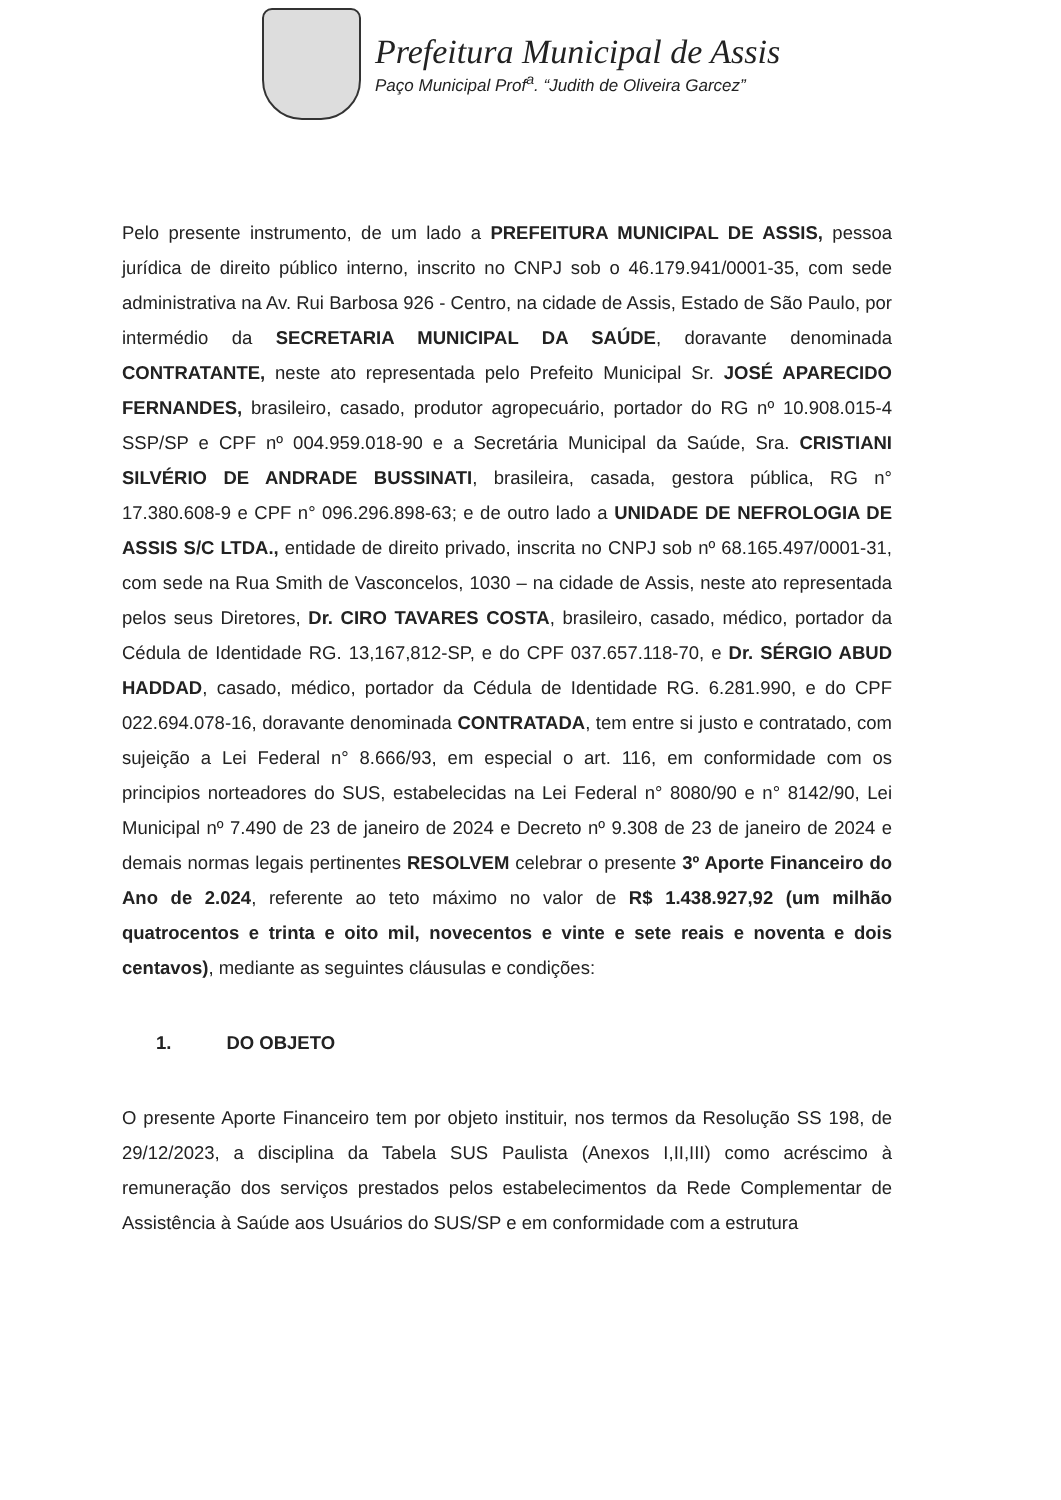Prefeitura Municipal de Assis
Paço Municipal Prof<sup>a</sup>. “Judith de Oliveira Garcez”
Pelo presente instrumento, de um lado a PREFEITURA MUNICIPAL DE ASSIS, pessoa jurídica de direito público interno, inscrito no CNPJ sob o 46.179.941/0001-35, com sede administrativa na Av. Rui Barbosa 926 - Centro, na cidade de Assis, Estado de São Paulo, por intermédio da SECRETARIA MUNICIPAL DA SAÚDE, doravante denominada CONTRATANTE, neste ato representada pelo Prefeito Municipal Sr. JOSÉ APARECIDO FERNANDES, brasileiro, casado, produtor agropecuário, portador do RG nº 10.908.015-4 SSP/SP e CPF nº 004.959.018-90 e a Secretária Municipal da Saúde, Sra. CRISTIANI SILVÉRIO DE ANDRADE BUSSINATI, brasileira, casada, gestora pública, RG n° 17.380.608-9 e CPF n° 096.296.898-63; e de outro lado a UNIDADE DE NEFROLOGIA DE ASSIS S/C LTDA., entidade de direito privado, inscrita no CNPJ sob nº 68.165.497/0001-31, com sede na Rua Smith de Vasconcelos, 1030 – na cidade de Assis, neste ato representada pelos seus Diretores, Dr. CIRO TAVARES COSTA, brasileiro, casado, médico, portador da Cédula de Identidade RG. 13,167,812-SP, e do CPF 037.657.118-70, e Dr. SÉRGIO ABUD HADDAD, casado, médico, portador da Cédula de Identidade RG. 6.281.990, e do CPF 022.694.078-16, doravante denominada CONTRATADA, tem entre si justo e contratado, com sujeição a Lei Federal n° 8.666/93, em especial o art. 116, em conformidade com os principios norteadores do SUS, estabelecidas na Lei Federal n° 8080/90 e n° 8142/90, Lei Municipal nº 7.490 de 23 de janeiro de 2024 e Decreto nº 9.308 de 23 de janeiro de 2024 e demais normas legais pertinentes RESOLVEM celebrar o presente 3º Aporte Financeiro do Ano de 2.024, referente ao teto máximo no valor de R$ 1.438.927,92 (um milhão quatrocentos e trinta e oito mil, novecentos e vinte e sete reais e noventa e dois centavos), mediante as seguintes cláusulas e condições:
1. DO OBJETO
O presente Aporte Financeiro tem por objeto instituir, nos termos da Resolução SS 198, de 29/12/2023, a disciplina da Tabela SUS Paulista (Anexos I,II,III) como acréscimo à remuneração dos serviços prestados pelos estabelecimentos da Rede Complementar de Assistência à Saúde aos Usuários do SUS/SP e em conformidade com a estrutura